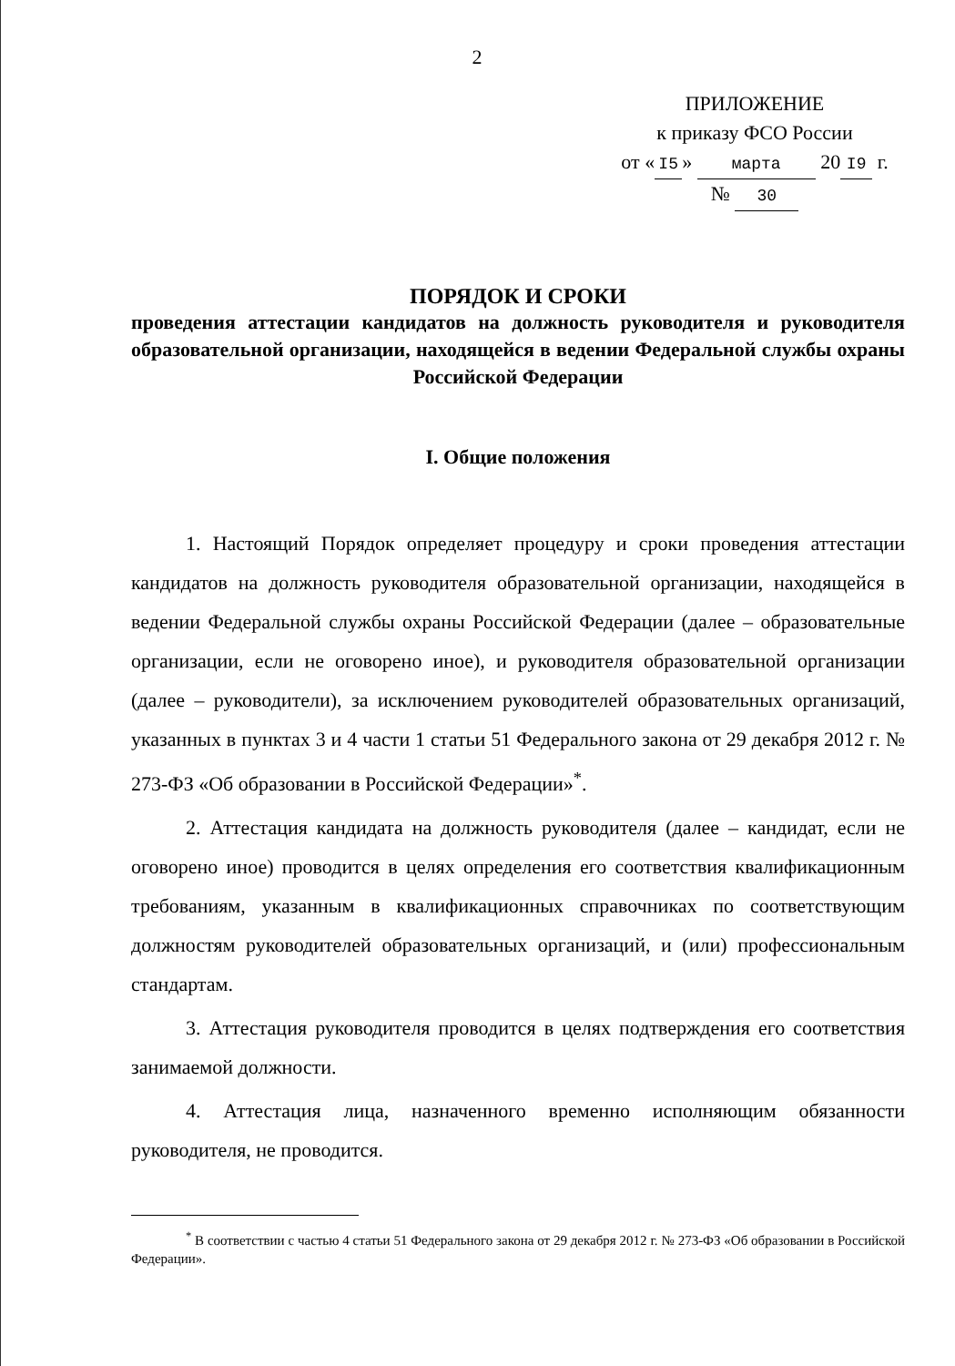2
ПРИЛОЖЕНИЕ
к приказу ФСО России
от « I5 » марта 20 I9 г.
№ 30
ПОРЯДОК И СРОКИ
проведения аттестации кандидатов на должность руководителя и руководителя образовательной организации, находящейся в ведении Федеральной службы охраны Российской Федерации
I. Общие положения
1. Настоящий Порядок определяет процедуру и сроки проведения аттестации кандидатов на должность руководителя образовательной организации, находящейся в ведении Федеральной службы охраны Российской Федерации (далее – образовательные организации, если не оговорено иное), и руководителя образовательной организации (далее – руководители), за исключением руководителей образовательных организаций, указанных в пунктах 3 и 4 части 1 статьи 51 Федерального закона от 29 декабря 2012 г. № 273-ФЗ «Об образовании в Российской Федерации»<sup>*</sup>.
2. Аттестация кандидата на должность руководителя (далее – кандидат, если не оговорено иное) проводится в целях определения его соответствия квалификационным требованиям, указанным в квалификационных справочниках по соответствующим должностям руководителей образовательных организаций, и (или) профессиональным стандартам.
3. Аттестация руководителя проводится в целях подтверждения его соответствия занимаемой должности.
4. Аттестация лица, назначенного временно исполняющим обязанности руководителя, не проводится.
<sup>*</sup> В соответствии с частью 4 статьи 51 Федерального закона от 29 декабря 2012 г. № 273-ФЗ «Об образовании в Российской Федерации».